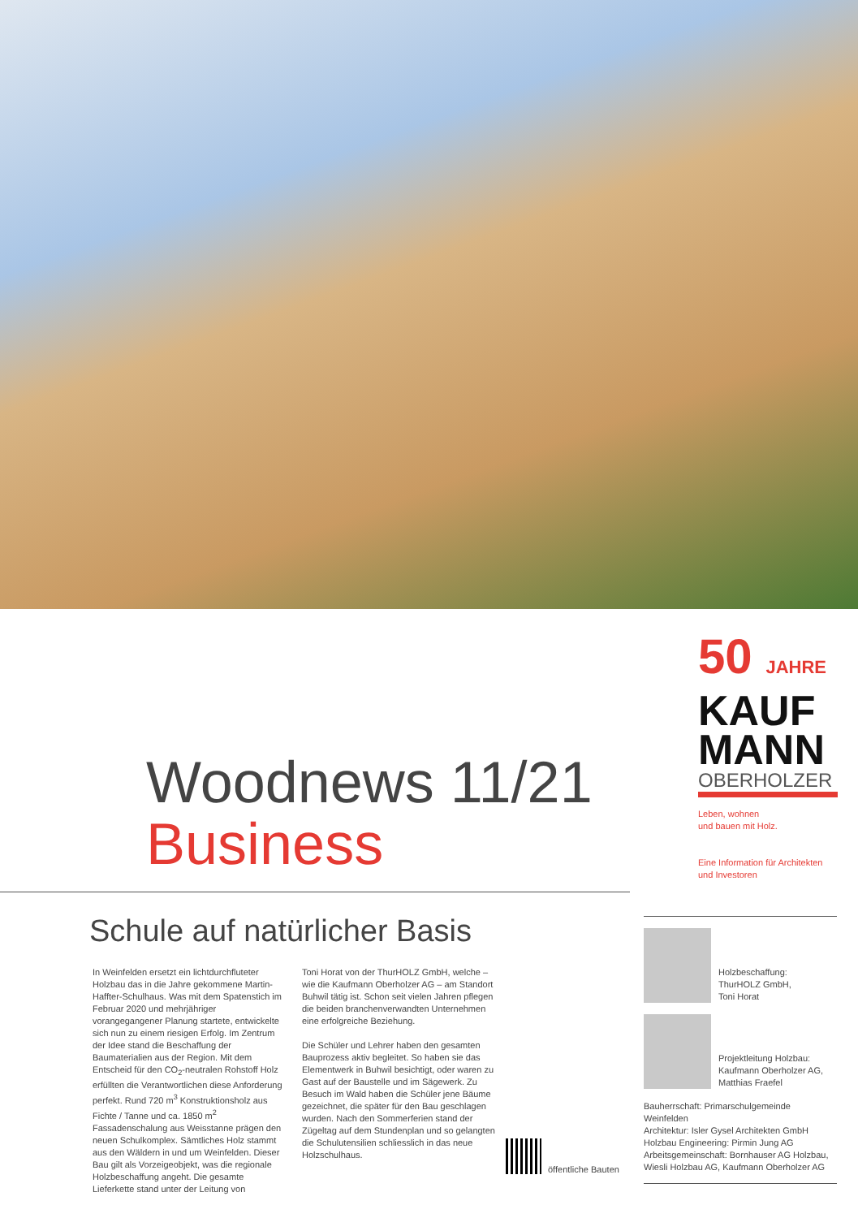50 JAHRE
KAUF
MANN
OBERHOLZER
Leben, wohnen
und bauen mit Holz.
Eine Information für Architekten
und Investoren
Woodnews 11/21
Business
Schule auf natürlicher Basis
In Weinfelden ersetzt ein lichtdurchfluteter Holzbau das in die Jahre gekommene Martin-Haffter-Schulhaus. Was mit dem Spatenstich im Februar 2020 und mehrjähriger vorangegangener Planung startete, entwickelte sich nun zu einem riesigen Erfolg. Im Zentrum der Idee stand die Beschaffung der Baumaterialien aus der Region. Mit dem Entscheid für den CO<sub>2</sub>-neutralen Rohstoff Holz erfüllten die Verantwortlichen diese Anforderung perfekt. Rund 720 m<sup>3</sup> Konstruktionsholz aus Fichte / Tanne und ca. 1850 m<sup>2</sup> Fassadenschalung aus Weisstanne prägen den neuen Schulkomplex. Sämtliches Holz stammt aus den Wäldern in und um Weinfelden. Dieser Bau gilt als Vorzeigeobjekt, was die regionale Holzbeschaffung angeht. Die gesamte Lieferkette stand unter der Leitung von
Toni Horat von der ThurHOLZ GmbH, welche – wie die Kaufmann Oberholzer AG – am Standort Buhwil tätig ist. Schon seit vielen Jahren pflegen die beiden branchenverwandten Unternehmen eine erfolgreiche Beziehung.
Die Schüler und Lehrer haben den gesamten Bauprozess aktiv begleitet. So haben sie das Elementwerk in Buhwil besichtigt, oder waren zu Gast auf der Baustelle und im Sägewerk. Zu Besuch im Wald haben die Schüler jene Bäume gezeichnet, die später für den Bau geschlagen wurden. Nach den Sommerferien stand der Zügeltag auf dem Stundenplan und so gelangten die Schulutensilien schliesslich in das neue Holzschulhaus.
öffentliche Bauten
Holzbeschaffung:
ThurHOLZ GmbH,
Toni Horat
Projektleitung Holzbau:
Kaufmann Oberholzer AG,
Matthias Fraefel
Bauherrschaft: Primarschulgemeinde Weinfelden
Architektur: Isler Gysel Architekten GmbH
Holzbau Engineering: Pirmin Jung AG
Arbeitsgemeinschaft: Bornhauser AG Holzbau, Wiesli Holzbau AG, Kaufmann Oberholzer AG